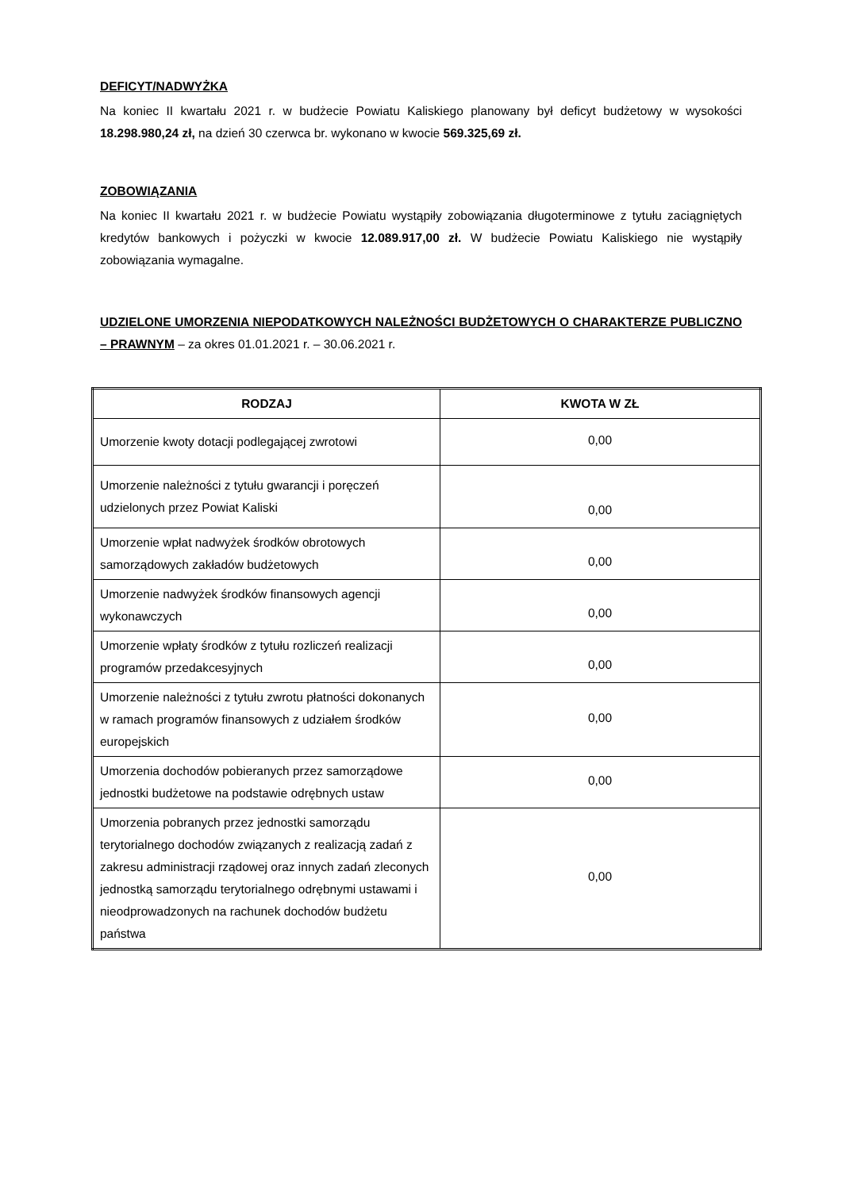DEFICYT/NADWYŻKA
Na koniec II kwartału 2021 r. w budżecie Powiatu Kaliskiego planowany był deficyt budżetowy w wysokości 18.298.980,24 zł, na dzień 30 czerwca br. wykonano w kwocie 569.325,69 zł.
ZOBOWIĄZANIA
Na koniec II kwartału 2021 r. w budżecie Powiatu wystąpiły zobowiązania długoterminowe z tytułu zaciągniętych kredytów bankowych i pożyczki w kwocie 12.089.917,00 zł. W budżecie Powiatu Kaliskiego nie wystąpiły zobowiązania wymagalne.
UDZIELONE UMORZENIA NIEPODATKOWYCH NALEŻNOŚCI BUDŻETOWYCH O CHARAKTERZE PUBLICZNO – PRAWNYM – za okres 01.01.2021 r. – 30.06.2021 r.
| RODZAJ | KWOTA W ZŁ |
| --- | --- |
| Umorzenie kwoty dotacji podlegającej zwrotowi | 0,00 |
| Umorzenie należności z tytułu gwarancji i poręczeń udzielonych przez Powiat Kaliski | 0,00 |
| Umorzenie wpłat nadwyżek środków obrotowych samorządowych zakładów budżetowych | 0,00 |
| Umorzenie nadwyżek środków finansowych agencji wykonawczych | 0,00 |
| Umorzenie wpłaty środków z tytułu rozliczeń realizacji programów przedakcesyjnych | 0,00 |
| Umorzenie należności z tytułu zwrotu płatności dokonanych w ramach programów finansowych z udziałem środków europejskich | 0,00 |
| Umorzenia dochodów pobieranych przez samorządowe jednostki budżetowe na podstawie odrębnych ustaw | 0,00 |
| Umorzenia pobranych przez jednostki samorządu terytorialnego dochodów związanych z realizacją zadań z zakresu administracji rządowej oraz innych zadań zleconych jednostką samorządu terytorialnego odrębnymi ustawami i nieodprowadzonych na rachunek dochodów budżetu państwa | 0,00 |